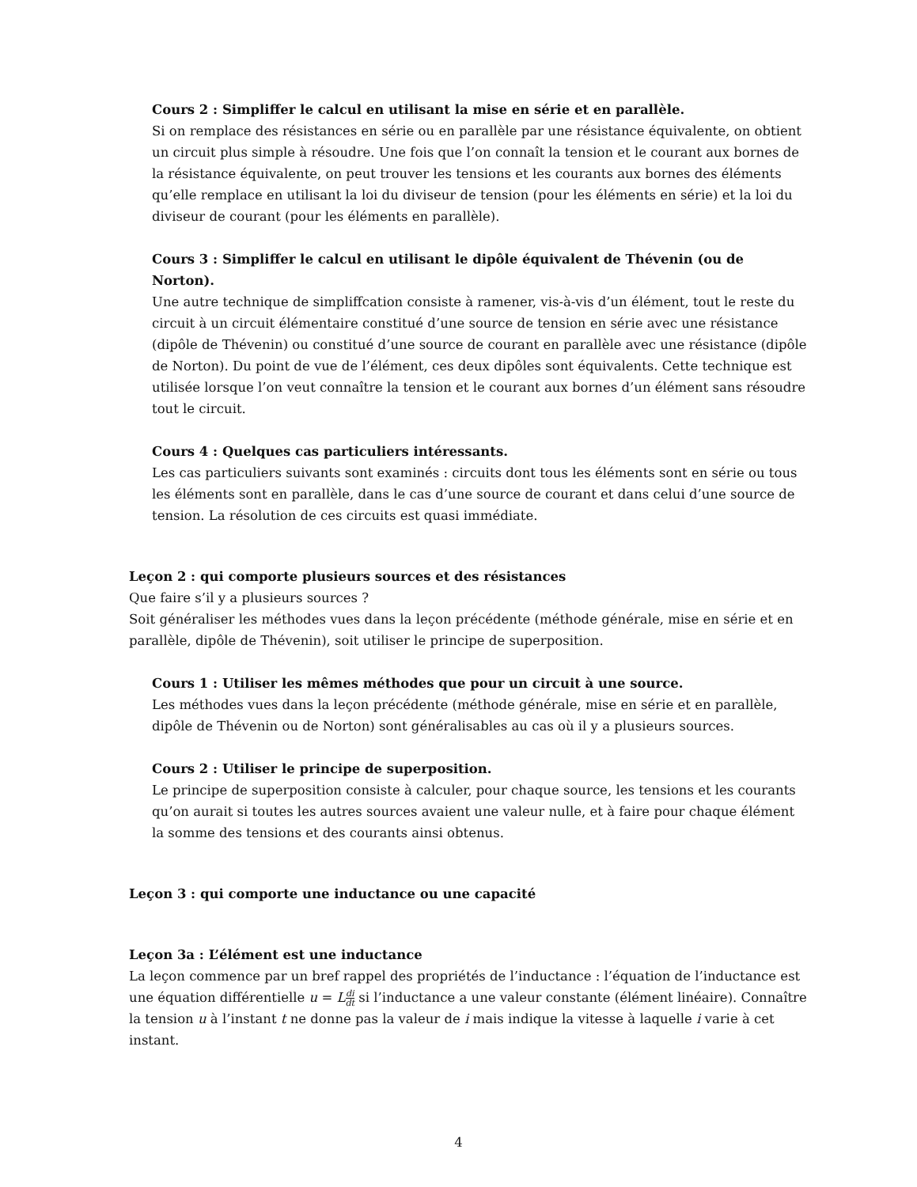Cours 2 : Simpliffer le calcul en utilisant la mise en série et en parallèle.
Si on remplace des résistances en série ou en parallèle par une résistance équivalente, on obtient un circuit plus simple à résoudre. Une fois que l’on connaît la tension et le courant aux bornes de la résistance équivalente, on peut trouver les tensions et les courants aux bornes des éléments qu’elle remplace en utilisant la loi du diviseur de tension (pour les éléments en série) et la loi du diviseur de courant (pour les éléments en parallèle).
Cours 3 : Simpliffer le calcul en utilisant le dipôle équivalent de Thévenin (ou de Norton).
Une autre technique de simpliffcation consiste à ramener, vis-à-vis d’un élément, tout le reste du circuit à un circuit élémentaire constitué d’une source de tension en série avec une résistance (dipôle de Thévenin) ou constitué d’une source de courant en parallèle avec une résistance (dipôle de Norton). Du point de vue de l’élément, ces deux dipôles sont équivalents. Cette technique est utilisée lorsque l’on veut connaître la tension et le courant aux bornes d’un élément sans résoudre tout le circuit.
Cours 4 : Quelques cas particuliers intéressants.
Les cas particuliers suivants sont examinés : circuits dont tous les éléments sont en série ou tous les éléments sont en parallèle, dans le cas d’une source de courant et dans celui d’une source de tension. La résolution de ces circuits est quasi immédiate.
Leçon 2 : qui comporte plusieurs sources et des résistances
Que faire s’il y a plusieurs sources ?
Soit généraliser les méthodes vues dans la leçon précédente (méthode générale, mise en série et en parallèle, dipôle de Thévenin), soit utiliser le principe de superposition.
Cours 1 : Utiliser les mêmes méthodes que pour un circuit à une source.
Les méthodes vues dans la leçon précédente (méthode générale, mise en série et en parallèle, dipôle de Thévenin ou de Norton) sont généralisables au cas où il y a plusieurs sources.
Cours 2 : Utiliser le principe de superposition.
Le principe de superposition consiste à calculer, pour chaque source, les tensions et les courants qu’on aurait si toutes les autres sources avaient une valeur nulle, et à faire pour chaque élément la somme des tensions et des courants ainsi obtenus.
Leçon 3 : qui comporte une inductance ou une capacité
Leçon 3a : L’élément est une inductance
La leçon commence par un bref rappel des propriétés de l’inductance : l’équation de l’inductance est une équation différentielle u = Ldi dt si l’inductance a une valeur constante (élément linéaire). Connaître la tension u à l’instant t ne donne pas la valeur de i mais indique la vitesse à laquelle i varie à cet instant.
4